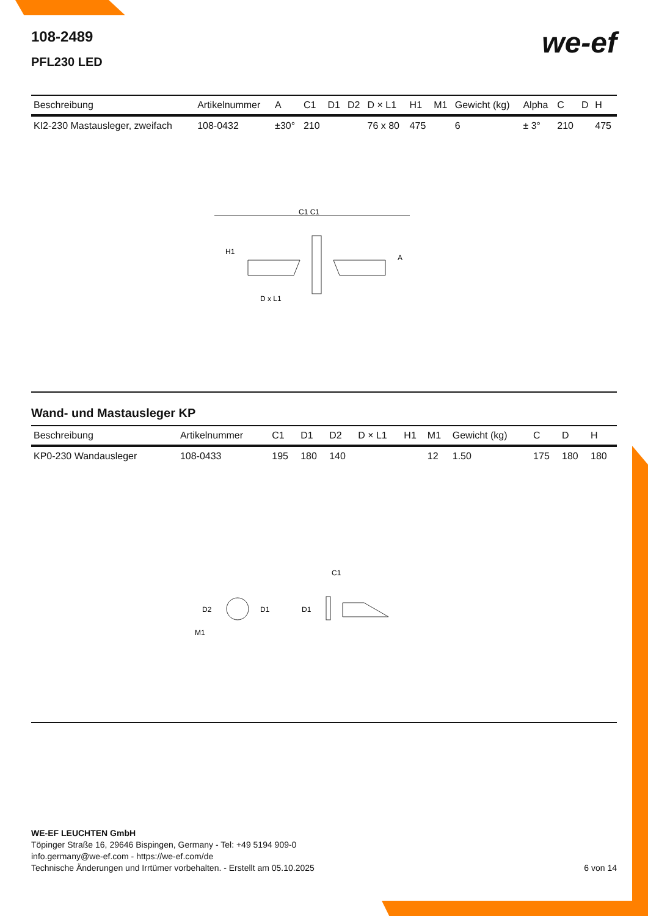we-ef
108-2489
PFL230 LED
| Beschreibung | Artikelnummer | A | C1 | D1 | D2 | D × L1 | H1 | M1 | Gewicht (kg) | Alpha | C | D | H |
| --- | --- | --- | --- | --- | --- | --- | --- | --- | --- | --- | --- | --- | --- |
| KI2-230 Mastausleger, zweifach | 108-0432 | ±30° | 210 | | | 76 x 80 | 475 | | 6 | ± 3° | 210 | | 475 |
C1 C1
H1
A
D x L1
Wand- und Mastausleger KP
| Beschreibung | Artikelnummer | C1 | D1 | D2 | D × L1 | H1 | M1 | Gewicht (kg) | C | D | H |
| --- | --- | --- | --- | --- | --- | --- | --- | --- | --- | --- | --- |
| KP0-230 Wandausleger | 108-0433 | 195 | 180 | 140 | | | 12 | 1.50 | 175 | 180 | 180 |
D2
D1
D1
C1
M1
WE-EF LEUCHTEN GmbH
Töpinger Straße 16, 29646 Bispingen, Germany - Tel: +49 5194 909-0
info.germany@we-ef.com - https://we-ef.com/de
Technische Änderungen und Irrtümer vorbehalten. - Erstellt am 05.10.2025 6 von 14